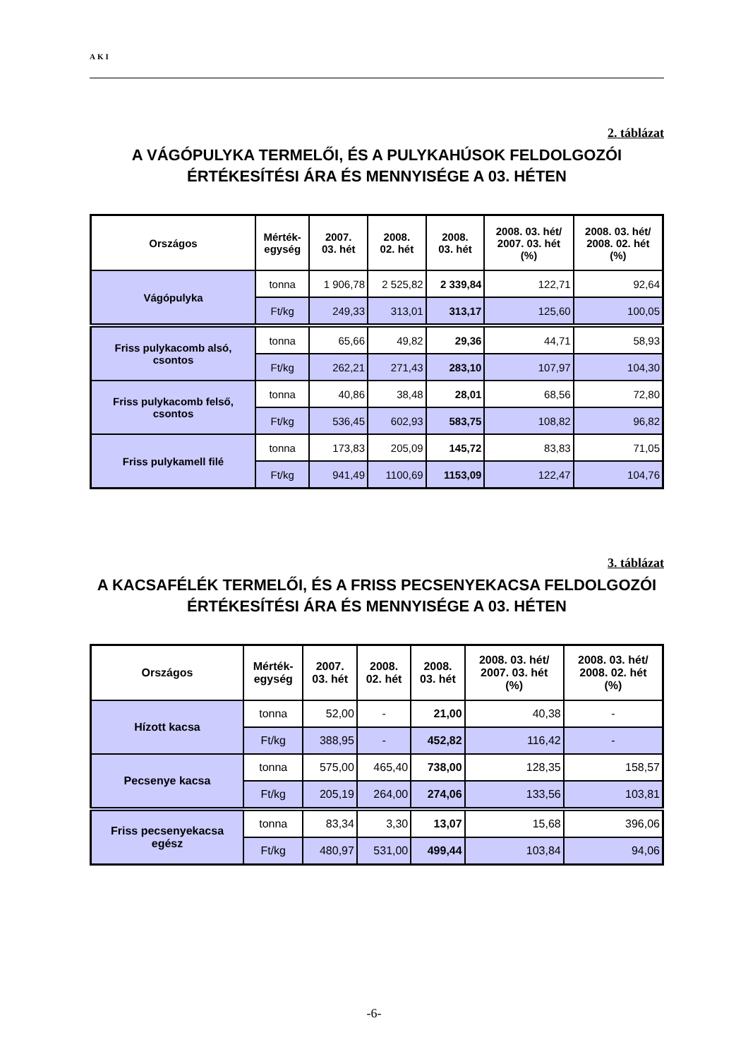AKI
2. táblázat
A VÁGÓPULYKA TERMELŐI, ÉS A PULYKAHÚSOK FELDOLGOZÓI ÉRTÉKESÍTÉSI ÁRA ÉS MENNYISÉGE A 03. HÉTEN
| Országos | Mérték- egység | 2007. 03. hét | 2008. 02. hét | 2008. 03. hét | 2008. 03. hét/ 2007. 03. hét (%) | 2008. 03. hét/ 2008. 02. hét (%) |
| --- | --- | --- | --- | --- | --- | --- |
| Vágópulyka | tonna | 1 906,78 | 2 525,82 | 2 339,84 | 122,71 | 92,64 |
| | Ft/kg | 249,33 | 313,01 | 313,17 | 125,60 | 100,05 |
| Friss pulykacomb alsó, csontos | tonna | 65,66 | 49,82 | 29,36 | 44,71 | 58,93 |
| | Ft/kg | 262,21 | 271,43 | 283,10 | 107,97 | 104,30 |
| Friss pulykacomb felső, csontos | tonna | 40,86 | 38,48 | 28,01 | 68,56 | 72,80 |
| | Ft/kg | 536,45 | 602,93 | 583,75 | 108,82 | 96,82 |
| Friss pulykamell filé | tonna | 173,83 | 205,09 | 145,72 | 83,83 | 71,05 |
| | Ft/kg | 941,49 | 1100,69 | 1153,09 | 122,47 | 104,76 |
3. táblázat
A KACSAFÉLÉK TERMELŐI, ÉS A FRISS PECSENYEKACSA FELDOLGOZÓI ÉRTÉKESÍTÉSI ÁRA ÉS MENNYISÉGE A 03. HÉTEN
| Országos | Mérték- egység | 2007. 03. hét | 2008. 02. hét | 2008. 03. hét | 2008. 03. hét/ 2007. 03. hét (%) | 2008. 03. hét/ 2008. 02. hét (%) |
| --- | --- | --- | --- | --- | --- | --- |
| Hízott kacsa | tonna | 52,00 | - | 21,00 | 40,38 | - |
| | Ft/kg | 388,95 | - | 452,82 | 116,42 | - |
| Pecsenye kacsa | tonna | 575,00 | 465,40 | 738,00 | 128,35 | 158,57 |
| | Ft/kg | 205,19 | 264,00 | 274,06 | 133,56 | 103,81 |
| Friss pecsenyekacsa egész | tonna | 83,34 | 3,30 | 13,07 | 15,68 | 396,06 |
| | Ft/kg | 480,97 | 531,00 | 499,44 | 103,84 | 94,06 |
-6-